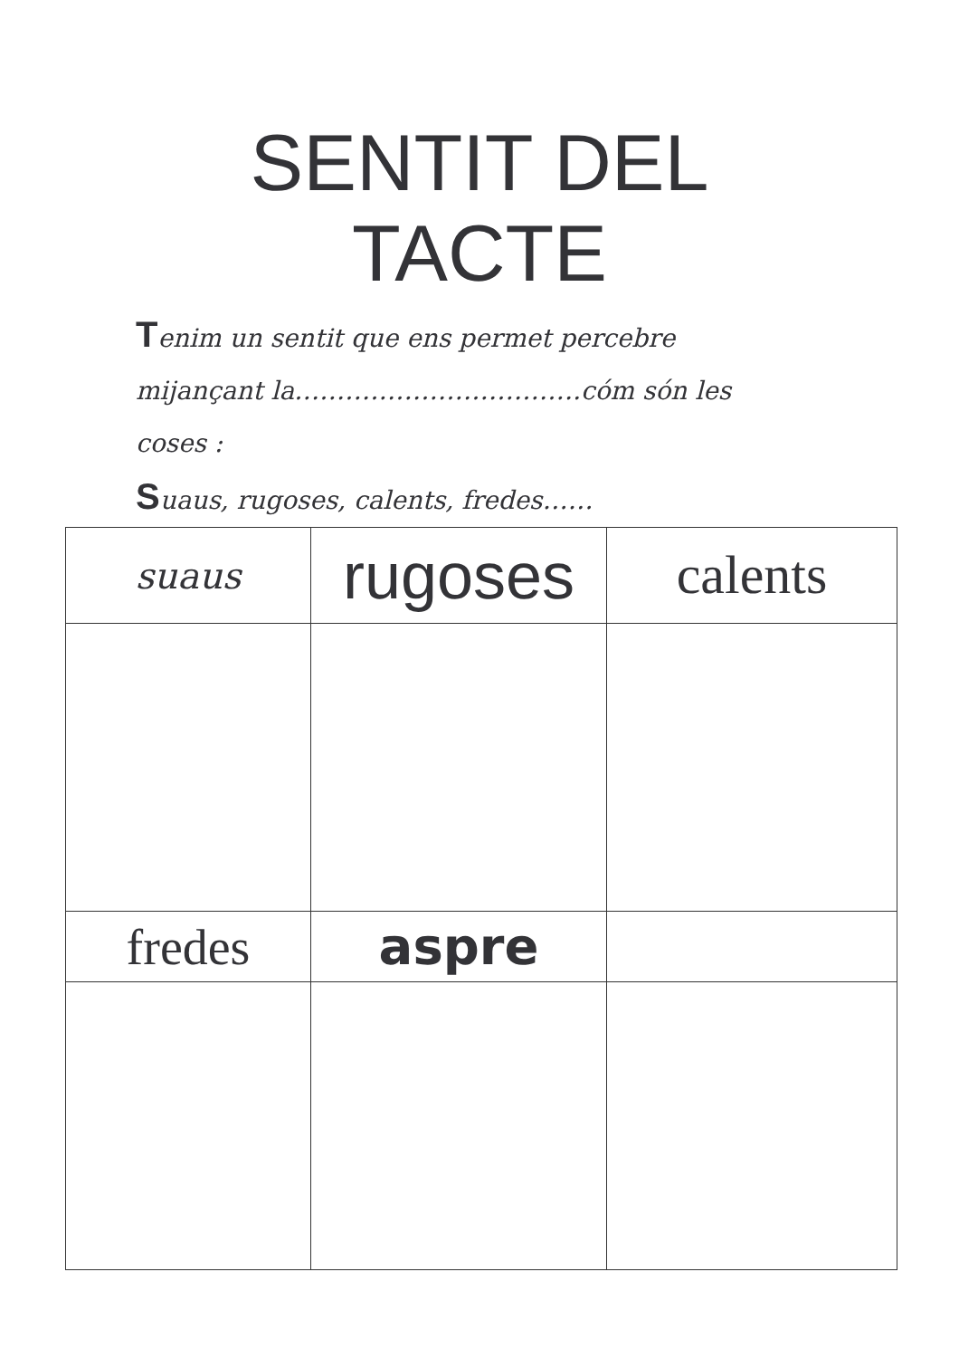SENTIT DEL
TACTE
Tenim un sentit que ens permet percebre mijançant la…………………………….cóm són les coses :
Suaus, rugoses, calents, fredes……
| suaus | rugoses | calents |
| fredes | aspre | |